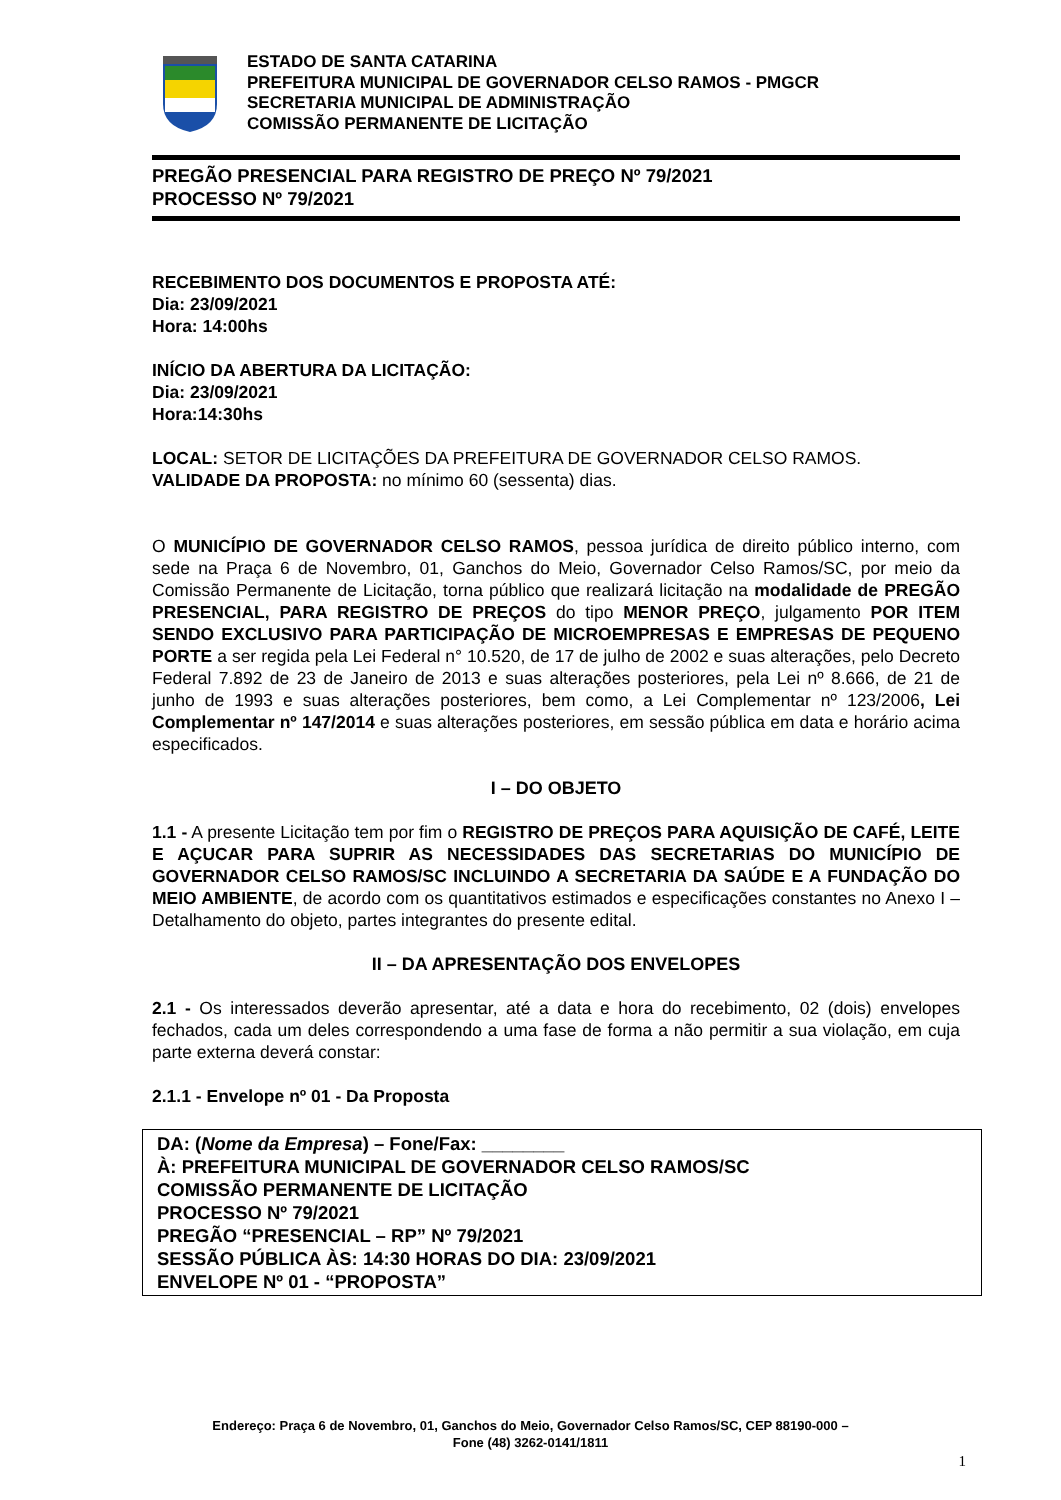ESTADO DE SANTA CATARINA
PREFEITURA MUNICIPAL DE GOVERNADOR CELSO RAMOS - PMGCR
SECRETARIA MUNICIPAL DE ADMINISTRAÇÃO
COMISSÃO PERMANENTE DE LICITAÇÃO
PREGÃO PRESENCIAL PARA REGISTRO DE PREÇO Nº 79/2021
PROCESSO Nº 79/2021
RECEBIMENTO DOS DOCUMENTOS E PROPOSTA ATÉ:
Dia: 23/09/2021
Hora: 14:00hs
INÍCIO DA ABERTURA DA LICITAÇÃO:
Dia: 23/09/2021
Hora:14:30hs
LOCAL: SETOR DE LICITAÇÕES DA PREFEITURA DE GOVERNADOR CELSO RAMOS.
VALIDADE DA PROPOSTA: no mínimo 60 (sessenta) dias.
O MUNICÍPIO DE GOVERNADOR CELSO RAMOS, pessoa jurídica de direito público interno, com sede na Praça 6 de Novembro, 01, Ganchos do Meio, Governador Celso Ramos/SC, por meio da Comissão Permanente de Licitação, torna público que realizará licitação na modalidade de PREGÃO PRESENCIAL, PARA REGISTRO DE PREÇOS do tipo MENOR PREÇO, julgamento POR ITEM SENDO EXCLUSIVO PARA PARTICIPAÇÃO DE MICROEMPRESAS E EMPRESAS DE PEQUENO PORTE a ser regida pela Lei Federal n° 10.520, de 17 de julho de 2002 e suas alterações, pelo Decreto Federal 7.892 de 23 de Janeiro de 2013 e suas alterações posteriores, pela Lei nº 8.666, de 21 de junho de 1993 e suas alterações posteriores, bem como, a Lei Complementar nº 123/2006, Lei Complementar nº 147/2014 e suas alterações posteriores, em sessão pública em data e horário acima especificados.
I – DO OBJETO
1.1 - A presente Licitação tem por fim o REGISTRO DE PREÇOS PARA AQUISIÇÃO DE CAFÉ, LEITE E AÇUCAR PARA SUPRIR AS NECESSIDADES DAS SECRETARIAS DO MUNICÍPIO DE GOVERNADOR CELSO RAMOS/SC INCLUINDO A SECRETARIA DA SAÚDE E A FUNDAÇÃO DO MEIO AMBIENTE, de acordo com os quantitativos estimados e especificações constantes no Anexo I –Detalhamento do objeto, partes integrantes do presente edital.
II – DA APRESENTAÇÃO DOS ENVELOPES
2.1 - Os interessados deverão apresentar, até a data e hora do recebimento, 02 (dois) envelopes fechados, cada um deles correspondendo a uma fase de forma a não permitir a sua violação, em cuja parte externa deverá constar:
2.1.1 - Envelope nº 01 - Da Proposta
DA: (Nome da Empresa) – Fone/Fax: ________
À: PREFEITURA MUNICIPAL DE GOVERNADOR CELSO RAMOS/SC
COMISSÃO PERMANENTE DE LICITAÇÃO
PROCESSO Nº 79/2021
PREGÃO “PRESENCIAL – RP” Nº 79/2021
SESSÃO PÚBLICA ÀS: 14:30 HORAS DO DIA: 23/09/2021
ENVELOPE Nº 01 - “PROPOSTA”
Endereço: Praça 6 de Novembro, 01, Ganchos do Meio, Governador Celso Ramos/SC, CEP 88190-000 –
Fone (48) 3262-0141/1811
1